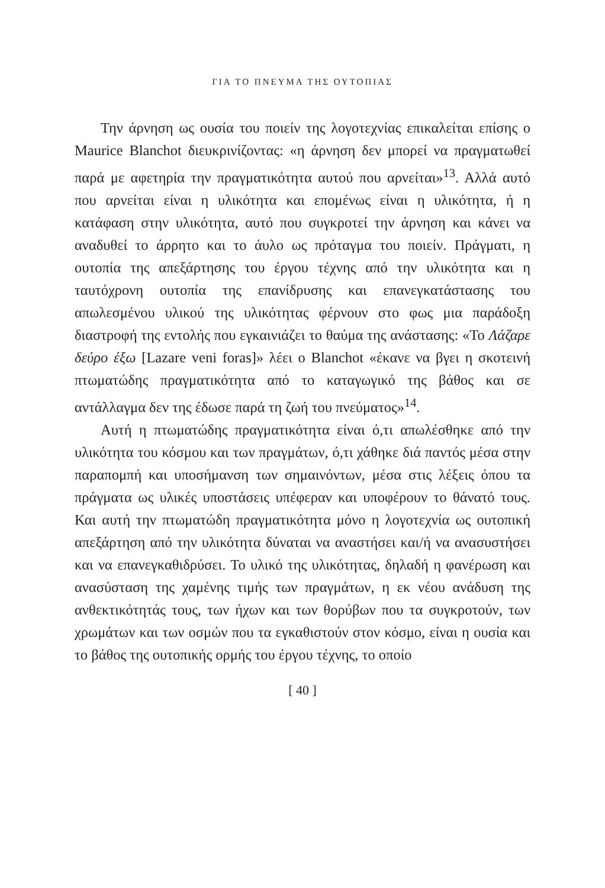ΓΙΑ ΤΟ ΠΝΕΥΜΑ ΤΗΣ ΟΥΤΟΠΙΑΣ
Την άρνηση ως ουσία του ποιείν της λογοτεχνίας επικαλείται επίσης ο Maurice Blanchot διευκρινίζοντας: «η άρνηση δεν μπορεί να πραγματωθεί παρά με αφετηρία την πραγματικότητα αυτού που αρνείται»<sup>13</sup>. Αλλά αυτό που αρνείται είναι η υλικότητα και επομένως είναι η υλικότητα, ή η κατάφαση στην υλικότητα, αυτό που συγκροτεί την άρνηση και κάνει να αναδυθεί το άρρητο και το άυλο ως πρόταγμα του ποιείν. Πράγματι, η ουτοπία της απεξάρτησης του έργου τέχνης από την υλικότητα και η ταυτόχρονη ουτοπία της επανίδρυσης και επανεγκατάστασης του απωλεσμένου υλικού της υλικότητας φέρνουν στο φως μια παράδοξη διαστροφή της εντολής που εγκαινιάζει το θαύμα της ανάστασης: «Το Λάζαρε δεύρο έξω [Lazare veni foras]» λέει ο Blanchot «έκανε να βγει η σκοτεινή πτωματώδης πραγματικότητα από το καταγωγικό της βάθος και σε αντάλλαγμα δεν της έδωσε παρά τη ζωή του πνεύματος»<sup>14</sup>.
Αυτή η πτωματώδης πραγματικότητα είναι ό,τι απωλέσθηκε από την υλικότητα του κόσμου και των πραγμάτων, ό,τι χάθηκε διά παντός μέσα στην παραπομπή και υποσήμανση των σημαινόντων, μέσα στις λέξεις όπου τα πράγματα ως υλικές υποστάσεις υπέφεραν και υποφέρουν το θάνατό τους. Και αυτή την πτωματώδη πραγματικότητα μόνο η λογοτεχνία ως ουτοπική απεξάρτηση από την υλικότητα δύναται να αναστήσει και/ή να ανασυστήσει και να επανεγκαθιδρύσει. Το υλικό της υλικότητας, δηλαδή η φανέρωση και ανασύσταση της χαμένης τιμής των πραγμάτων, η εκ νέου ανάδυση της ανθεκτικότητάς τους, των ήχων και των θορύβων που τα συγκροτούν, των χρωμάτων και των οσμών που τα εγκαθιστούν στον κόσμο, είναι η ουσία και το βάθος της ουτοπικής ορμής του έργου τέχνης, το οποίο
[ 40 ]